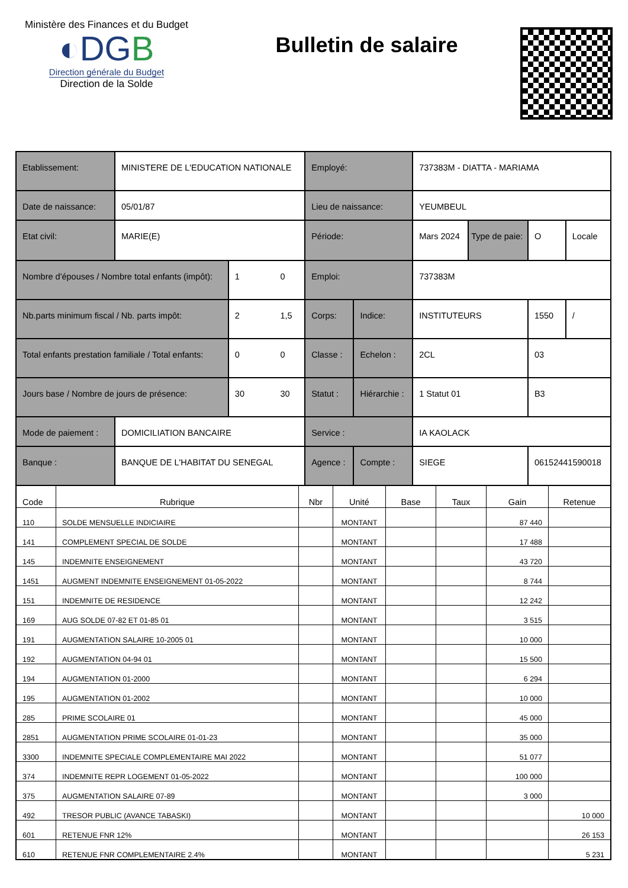Ministère des Finances et du Budget
◐DGB
Direction générale du Budget
Direction de la Solde
Bulletin de salaire
| Etablissement: | MINISTERE DE L'EDUCATION NATIONALE | | Employé: | | 737383M - DIATTA - MARIAMA | | | |
| Date de naissance: | 05/01/87 | | Lieu de naissance: | | YEUMBEUL | | | |
| Etat civil: | MARIE(E) | | Période: | | Mars 2024 | Type de paie: | O | Locale |
| Nombre d'épouses / Nombre total enfants (impôt): | | 1 0 | Emploi: | | 737383M | | | |
| Nb.parts minimum fiscal / Nb. parts impôt: | | 2 1,5 | Corps: | Indice: | INSTITUTEURS | | 1550 | / |
| Total enfants prestation familiale / Total enfants: | | 0 0 | Classe : | Echelon : | 2CL | | 03 | |
| Jours base / Nombre de jours de présence: | | 30 30 | Statut : | Hiérarchie : | 1 Statut 01 | | B3 | |
| Mode de paiement : | DOMICILIATION BANCAIRE | | Service : | | IA KAOLACK | | | |
| Banque : | BANQUE DE L'HABITAT DU SENEGAL | | Agence : | Compte : | SIEGE | | 06152441590018 | |
| Code | Rubrique | Nbr | Unité | Base | Taux | Gain | Retenue |
| --- | --- | --- | --- | --- | --- | --- | --- |
| 110 | SOLDE MENSUELLE INDICIAIRE | | MONTANT | | | 87 440 | |
| 141 | COMPLEMENT SPECIAL DE SOLDE | | MONTANT | | | 17 488 | |
| 145 | INDEMNITE ENSEIGNEMENT | | MONTANT | | | 43 720 | |
| 1451 | AUGMENT INDEMNITE ENSEIGNEMENT 01-05-2022 | | MONTANT | | | 8 744 | |
| 151 | INDEMNITE DE RESIDENCE | | MONTANT | | | 12 242 | |
| 169 | AUG SOLDE 07-82 ET 01-85 01 | | MONTANT | | | 3 515 | |
| 191 | AUGMENTATION SALAIRE 10-2005 01 | | MONTANT | | | 10 000 | |
| 192 | AUGMENTATION 04-94 01 | | MONTANT | | | 15 500 | |
| 194 | AUGMENTATION 01-2000 | | MONTANT | | | 6 294 | |
| 195 | AUGMENTATION 01-2002 | | MONTANT | | | 10 000 | |
| 285 | PRIME SCOLAIRE 01 | | MONTANT | | | 45 000 | |
| 2851 | AUGMENTATION PRIME SCOLAIRE 01-01-23 | | MONTANT | | | 35 000 | |
| 3300 | INDEMNITE SPECIALE COMPLEMENTAIRE MAI 2022 | | MONTANT | | | 51 077 | |
| 374 | INDEMNITE REPR LOGEMENT 01-05-2022 | | MONTANT | | | 100 000 | |
| 375 | AUGMENTATION SALAIRE 07-89 | | MONTANT | | | 3 000 | |
| 492 | TRESOR PUBLIC (AVANCE TABASKI) | | MONTANT | | | | 10 000 |
| 601 | RETENUE FNR 12% | | MONTANT | | | | 26 153 |
| 610 | RETENUE FNR COMPLEMENTAIRE 2.4% | | MONTANT | | | | 5 231 |